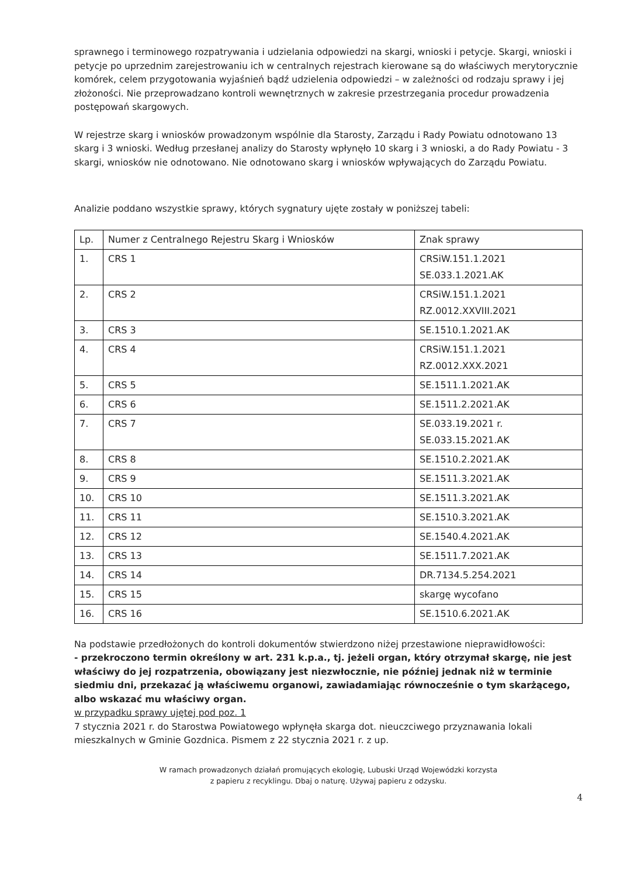sprawnego i terminowego rozpatrywania i udzielania odpowiedzi na skargi, wnioski i petycje. Skargi, wnioski i petycje po uprzednim zarejestrowaniu ich w centralnych rejestrach kierowane są do właściwych merytorycznie komórek, celem przygotowania wyjaśnień bądź udzielenia odpowiedzi – w zależności od rodzaju sprawy i jej złożoności. Nie przeprowadzano kontroli wewnętrznych w zakresie przestrzegania procedur prowadzenia postępowań skargowych.
W rejestrze skarg i wniosków prowadzonym wspólnie dla Starosty, Zarządu i Rady Powiatu odnotowano 13 skarg i 3 wnioski. Według przesłanej analizy do Starosty wpłynęło 10 skarg i 3 wnioski, a do Rady Powiatu - 3 skargi, wniosków nie odnotowano. Nie odnotowano skarg i wniosków wpływających do Zarządu Powiatu.
Analizie poddano wszystkie sprawy, których sygnatury ujęte zostały w poniższej tabeli:
| Lp. | Numer z Centralnego Rejestru Skarg i Wniosków | Znak sprawy |
| 1. | CRS 1 | CRSiW.151.1.2021 SE.033.1.2021.AK |
| 2. | CRS 2 | CRSiW.151.1.2021 RZ.0012.XXVIII.2021 |
| 3. | CRS 3 | SE.1510.1.2021.AK |
| 4. | CRS 4 | CRSiW.151.1.2021 RZ.0012.XXX.2021 |
| 5. | CRS 5 | SE.1511.1.2021.AK |
| 6. | CRS 6 | SE.1511.2.2021.AK |
| 7. | CRS 7 | SE.033.19.2021 r. SE.033.15.2021.AK |
| 8. | CRS 8 | SE.1510.2.2021.AK |
| 9. | CRS 9 | SE.1511.3.2021.AK |
| 10. | CRS 10 | SE.1511.3.2021.AK |
| 11. | CRS 11 | SE.1510.3.2021.AK |
| 12. | CRS 12 | SE.1540.4.2021.AK |
| 13. | CRS 13 | SE.1511.7.2021.AK |
| 14. | CRS 14 | DR.7134.5.254.2021 |
| 15. | CRS 15 | skargę wycofano |
| 16. | CRS 16 | SE.1510.6.2021.AK |
Na podstawie przedłożonych do kontroli dokumentów stwierdzono niżej przestawione nieprawidłowości:
- przekroczono termin określony w art. 231 k.p.a., tj. jeżeli organ, który otrzymał skargę, nie jest właściwy do jej rozpatrzenia, obowiązany jest niezwłocznie, nie później jednak niż w terminie siedmiu dni, przekazać ją właściwemu organowi, zawiadamiając równocześnie o tym skarżącego, albo wskazać mu właściwy organ.
w przypadku sprawy ujętej pod poz. 1
7 stycznia 2021 r. do Starostwa Powiatowego wpłynęła skarga dot. nieuczciwego przyznawania lokali mieszkalnych w Gminie Gozdnica. Pismem z 22 stycznia 2021 r. z up.
W ramach prowadzonych działań promujących ekologię, Lubuski Urząd Wojewódzki korzysta
z papieru z recyklingu. Dbaj o naturę. Używaj papieru z odzysku.
4